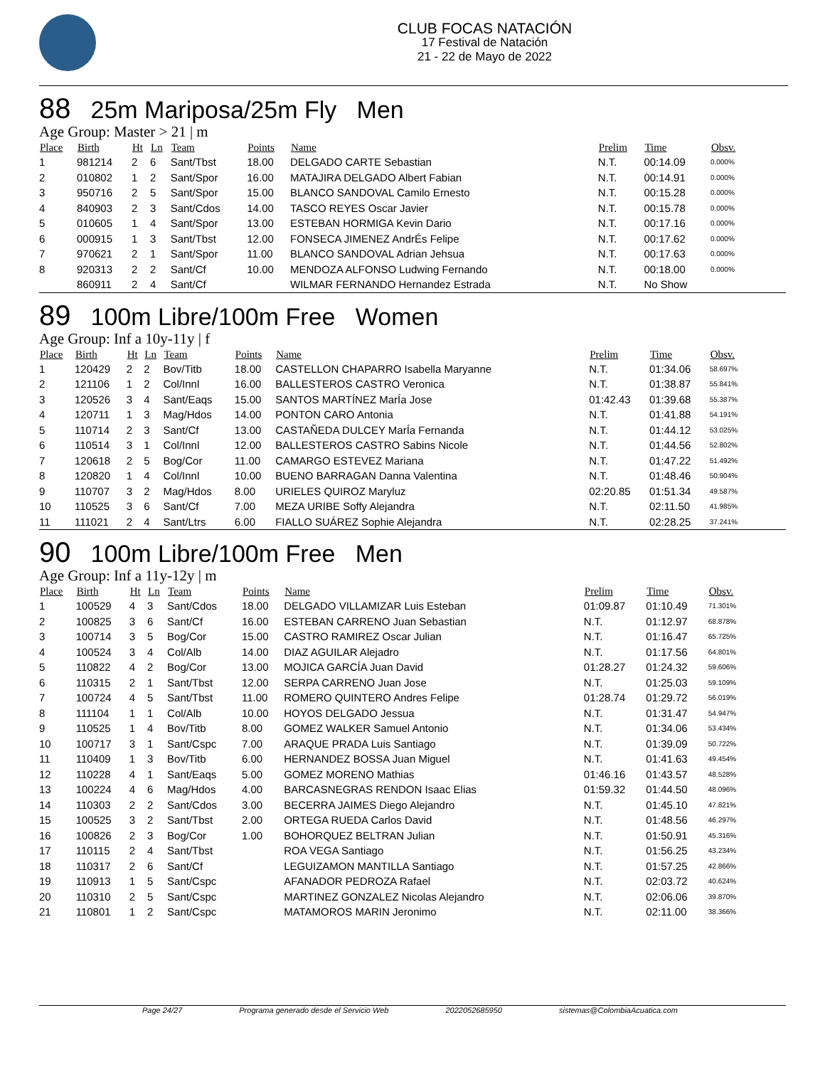CLUB FOCAS NATACIÓN
17 Festival de Natación
21 - 22 de Mayo de 2022
88 25m Mariposa/25m Fly Men
Age Group: Master > 21 | m
| Place | Birth | Ht | Ln | Team | Points | Name | Prelim | Time | Obsv. |
| --- | --- | --- | --- | --- | --- | --- | --- | --- | --- |
| 1 | 981214 | 2 | 6 | Sant/Tbst | 18.00 | DELGADO CARTE Sebastian | N.T. | 00:14.09 | 0.000% |
| 2 | 010802 | 1 | 2 | Sant/Spor | 16.00 | MATAJIRA DELGADO Albert Fabian | N.T. | 00:14.91 | 0.000% |
| 3 | 950716 | 2 | 5 | Sant/Spor | 15.00 | BLANCO SANDOVAL Camilo Ernesto | N.T. | 00:15.28 | 0.000% |
| 4 | 840903 | 2 | 3 | Sant/Cdos | 14.00 | TASCO REYES Oscar Javier | N.T. | 00:15.78 | 0.000% |
| 5 | 010605 | 1 | 4 | Sant/Spor | 13.00 | ESTEBAN HORMIGA Kevin Dario | N.T. | 00:17.16 | 0.000% |
| 6 | 000915 | 1 | 3 | Sant/Tbst | 12.00 | FONSECA JIMENEZ AndrÉs Felipe | N.T. | 00:17.62 | 0.000% |
| 7 | 970621 | 2 | 1 | Sant/Spor | 11.00 | BLANCO SANDOVAL Adrian Jehsua | N.T. | 00:17.63 | 0.000% |
| 8 | 920313 | 2 | 2 | Sant/Cf | 10.00 | MENDOZA ALFONSO Ludwing Fernando | N.T. | 00:18.00 | 0.000% |
| | 860911 | 2 | 4 | Sant/Cf | | WILMAR FERNANDO Hernandez Estrada | N.T. | No Show | |
89 100m Libre/100m Free Women
Age Group: Inf a 10y-11y | f
| Place | Birth | Ht | Ln | Team | Points | Name | Prelim | Time | Obsv. |
| --- | --- | --- | --- | --- | --- | --- | --- | --- | --- |
| 1 | 120429 | 2 | 2 | Bov/Titb | 18.00 | CASTELLON CHAPARRO Isabella Maryanne | N.T. | 01:34.06 | 58.697% |
| 2 | 121106 | 1 | 2 | Col/Innl | 16.00 | BALLESTEROS CASTRO Veronica | N.T. | 01:38.87 | 55.841% |
| 3 | 120526 | 3 | 4 | Sant/Eaqs | 15.00 | SANTOS MARTÍNEZ MarÍa Jose | 01:42.43 | 01:39.68 | 55.387% |
| 4 | 120711 | 1 | 3 | Mag/Hdos | 14.00 | PONTON CARO Antonia | N.T. | 01:41.88 | 54.191% |
| 5 | 110714 | 2 | 3 | Sant/Cf | 13.00 | CASTAÑEDA DULCEY MarÍa Fernanda | N.T. | 01:44.12 | 53.025% |
| 6 | 110514 | 3 | 1 | Col/Innl | 12.00 | BALLESTEROS CASTRO Sabins Nicole | N.T. | 01:44.56 | 52.802% |
| 7 | 120618 | 2 | 5 | Bog/Cor | 11.00 | CAMARGO ESTEVEZ Mariana | N.T. | 01:47.22 | 51.492% |
| 8 | 120820 | 1 | 4 | Col/Innl | 10.00 | BUENO BARRAGAN Danna Valentina | N.T. | 01:48.46 | 50.904% |
| 9 | 110707 | 3 | 2 | Mag/Hdos | 8.00 | URIELES QUIROZ Maryluz | 02:20.85 | 01:51.34 | 49.587% |
| 10 | 110525 | 3 | 6 | Sant/Cf | 7.00 | MEZA URIBE Soffy Alejandra | N.T. | 02:11.50 | 41.985% |
| 11 | 111021 | 2 | 4 | Sant/Ltrs | 6.00 | FIALLO SUÁREZ Sophie Alejandra | N.T. | 02:28.25 | 37.241% |
90 100m Libre/100m Free Men
Age Group: Inf a 11y-12y | m
| Place | Birth | Ht | Ln | Team | Points | Name | Prelim | Time | Obsv. |
| --- | --- | --- | --- | --- | --- | --- | --- | --- | --- |
| 1 | 100529 | 4 | 3 | Sant/Cdos | 18.00 | DELGADO VILLAMIZAR Luis Esteban | 01:09.87 | 01:10.49 | 71.301% |
| 2 | 100825 | 3 | 6 | Sant/Cf | 16.00 | ESTEBAN CARRENO Juan Sebastian | N.T. | 01:12.97 | 68.878% |
| 3 | 100714 | 3 | 5 | Bog/Cor | 15.00 | CASTRO RAMIREZ Oscar Julian | N.T. | 01:16.47 | 65.725% |
| 4 | 100524 | 3 | 4 | Col/Alb | 14.00 | DIAZ AGUILAR Alejadro | N.T. | 01:17.56 | 64.801% |
| 5 | 110822 | 4 | 2 | Bog/Cor | 13.00 | MOJICA GARCÍA Juan David | 01:28.27 | 01:24.32 | 59.606% |
| 6 | 110315 | 2 | 1 | Sant/Tbst | 12.00 | SERPA CARRENO Juan Jose | N.T. | 01:25.03 | 59.109% |
| 7 | 100724 | 4 | 5 | Sant/Tbst | 11.00 | ROMERO QUINTERO Andres Felipe | 01:28.74 | 01:29.72 | 56.019% |
| 8 | 111104 | 1 | 1 | Col/Alb | 10.00 | HOYOS DELGADO Jessua | N.T. | 01:31.47 | 54.947% |
| 9 | 110525 | 1 | 4 | Bov/Titb | 8.00 | GOMEZ WALKER Samuel Antonio | N.T. | 01:34.06 | 53.434% |
| 10 | 100717 | 3 | 1 | Sant/Cspc | 7.00 | ARAQUE PRADA Luis Santiago | N.T. | 01:39.09 | 50.722% |
| 11 | 110409 | 1 | 3 | Bov/Titb | 6.00 | HERNANDEZ BOSSA Juan Miguel | N.T. | 01:41.63 | 49.454% |
| 12 | 110228 | 4 | 1 | Sant/Eaqs | 5.00 | GOMEZ MORENO Mathias | 01:46.16 | 01:43.57 | 48.528% |
| 13 | 100224 | 4 | 6 | Mag/Hdos | 4.00 | BARCASNEGRAS RENDON Isaac Elias | 01:59.32 | 01:44.50 | 48.096% |
| 14 | 110303 | 2 | 2 | Sant/Cdos | 3.00 | BECERRA JAIMES Diego Alejandro | N.T. | 01:45.10 | 47.821% |
| 15 | 100525 | 3 | 2 | Sant/Tbst | 2.00 | ORTEGA RUEDA Carlos David | N.T. | 01:48.56 | 46.297% |
| 16 | 100826 | 2 | 3 | Bog/Cor | 1.00 | BOHORQUEZ BELTRAN Julian | N.T. | 01:50.91 | 45.316% |
| 17 | 110115 | 2 | 4 | Sant/Tbst | | ROA VEGA Santiago | N.T. | 01:56.25 | 43.234% |
| 18 | 110317 | 2 | 6 | Sant/Cf | | LEGUIZAMON MANTILLA Santiago | N.T. | 01:57.25 | 42.866% |
| 19 | 110913 | 1 | 5 | Sant/Cspc | | AFANADOR PEDROZA Rafael | N.T. | 02:03.72 | 40.624% |
| 20 | 110310 | 2 | 5 | Sant/Cspc | | MARTINEZ GONZALEZ Nicolas Alejandro | N.T. | 02:06.06 | 39.870% |
| 21 | 110801 | 1 | 2 | Sant/Cspc | | MATAMOROS MARIN Jeronimo | N.T. | 02:11.00 | 38.366% |
Page 24/27 Programa generado desde el Servicio Web 2022052685950 sistemas@ColombiaAcuatica.com